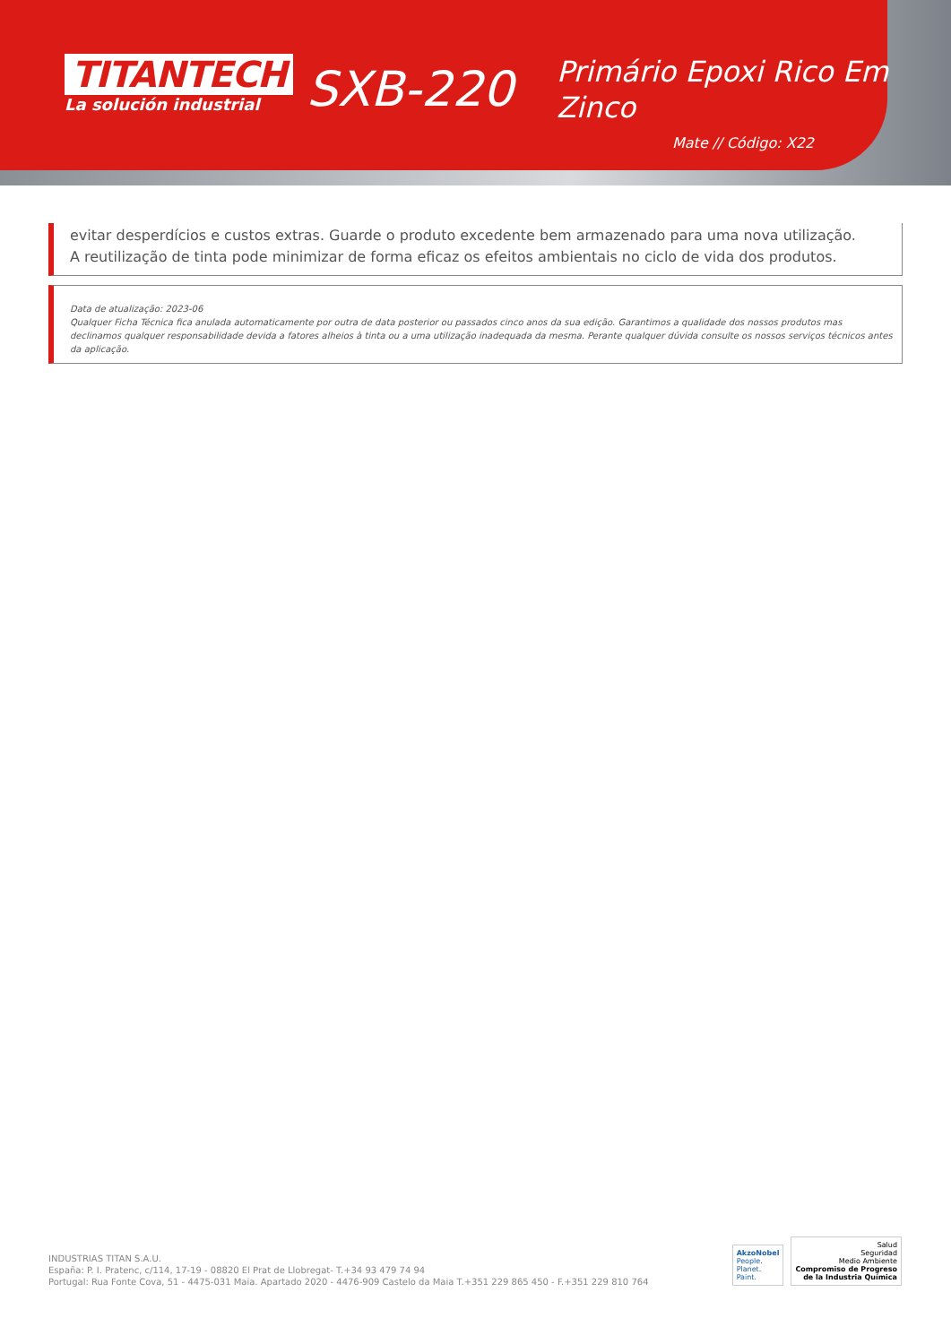TITANTECH
La solución industrial
SXB-220
Primário Epoxi Rico Em
Zinco
Mate // Código: X22
evitar desperdícios e custos extras. Guarde o produto excedente bem armazenado para uma nova utilização.
A reutilização de tinta pode minimizar de forma eficaz os efeitos ambientais no ciclo de vida dos produtos.
Data de atualização: 2023-06
Qualquer Ficha Técnica fica anulada automaticamente por outra de data posterior ou passados cinco anos da sua edição. Garantimos a qualidade dos nossos produtos mas declinamos qualquer responsabilidade devida a fatores alheios à tinta ou a uma utilização inadequada da mesma. Perante qualquer dúvida consulte os nossos serviços técnicos antes da aplicação.
INDUSTRIAS TITAN S.A.U.
España: P. I. Pratenc, c/114, 17-19 - 08820 El Prat de Llobregat- T.+34 93 479 74 94
Portugal: Rua Fonte Cova, 51 - 4475-031 Maia. Apartado 2020 - 4476-909 Castelo da Maia T.+351 229 865 450 - F.+351 229 810 764
AkzoNobel
People.
Planet.
Paint.
Salud
Seguridad
Medio Ambiente
Compromiso de Progreso
de la Industria Química